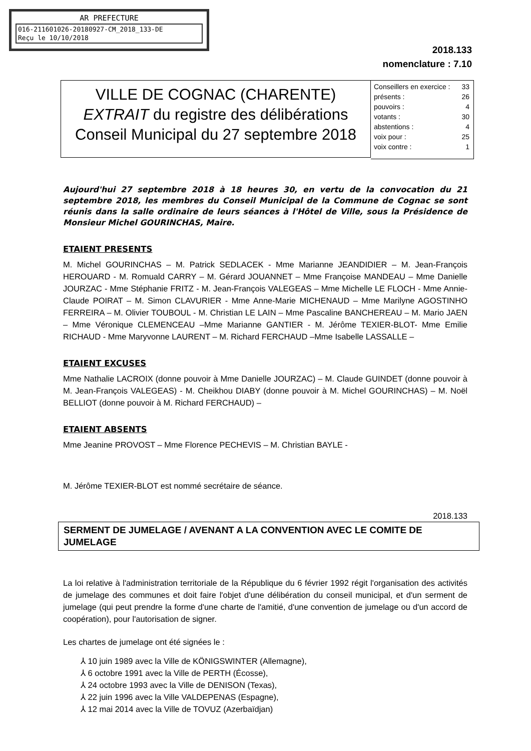AR PREFECTURE
016-211601026-20180927-CM_2018_133-DE
Reçu le 10/10/2018
2018.133
nomenclature : 7.10
VILLE DE COGNAC (CHARENTE)
EXTRAIT du registre des délibérations
Conseil Municipal du 27 septembre 2018
| Conseillers en exercice : | 33 |
| présents : | 26 |
| pouvoirs : | 4 |
| votants : | 30 |
| abstentions : | 4 |
| voix pour : | 25 |
| voix contre : | 1 |
Aujourd'hui 27 septembre 2018 à 18 heures 30, en vertu de la convocation du 21 septembre 2018, les membres du Conseil Municipal de la Commune de Cognac se sont réunis dans la salle ordinaire de leurs séances à l'Hôtel de Ville, sous la Présidence de Monsieur Michel GOURINCHAS, Maire.
ETAIENT PRESENTS
M. Michel GOURINCHAS – M. Patrick SEDLACEK - Mme Marianne JEANDIDIER – M. Jean-François HEROUARD - M. Romuald CARRY – M. Gérard JOUANNET – Mme Françoise MANDEAU – Mme Danielle JOURZAC - Mme Stéphanie FRITZ - M. Jean-François VALEGEAS – Mme Michelle LE FLOCH - Mme Annie-Claude POIRAT – M. Simon CLAVURIER - Mme Anne-Marie MICHENAUD – Mme Marilyne AGOSTINHO FERREIRA – M. Olivier TOUBOUL - M. Christian LE LAIN – Mme Pascaline BANCHEREAU – M. Mario JAEN – Mme Véronique CLEMENCEAU –Mme Marianne GANTIER - M. Jérôme TEXIER-BLOT- Mme Emilie RICHAUD - Mme Maryvonne LAURENT – M. Richard FERCHAUD –Mme Isabelle LASSALLE –
ETAIENT EXCUSES
Mme Nathalie LACROIX (donne pouvoir à Mme Danielle JOURZAC) – M. Claude GUINDET (donne pouvoir à M. Jean-François VALEGEAS) - M. Cheikhou DIABY (donne pouvoir à M. Michel GOURINCHAS) – M. Noël BELLIOT (donne pouvoir à M. Richard FERCHAUD) –
ETAIENT ABSENTS
Mme Jeanine PROVOST – Mme Florence PECHEVIS – M. Christian BAYLE -
M. Jérôme TEXIER-BLOT est nommé secrétaire de séance.
2018.133
SERMENT DE JUMELAGE / AVENANT A LA CONVENTION AVEC LE COMITE DE JUMELAGE
La loi relative à l'administration territoriale de la République du 6 février 1992 régit l'organisation des activités de jumelage des communes et doit faire l'objet d'une délibération du conseil municipal, et d'un serment de jumelage (qui peut prendre la forme d'une charte de l'amitié, d'une convention de jumelage ou d'un accord de coopération), pour l'autorisation de signer.
Les chartes de jumelage ont été signées le :
⅄ 10 juin 1989 avec la Ville de KÖNIGSWINTER (Allemagne),
⅄ 6 octobre 1991 avec la Ville de PERTH (Écosse),
⅄ 24 octobre 1993 avec la Ville de DENISON (Texas),
⅄ 22 juin 1996 avec la Ville VALDEPENAS (Espagne),
⅄ 12 mai 2014 avec la Ville de TOVUZ (Azerbaïdjan)